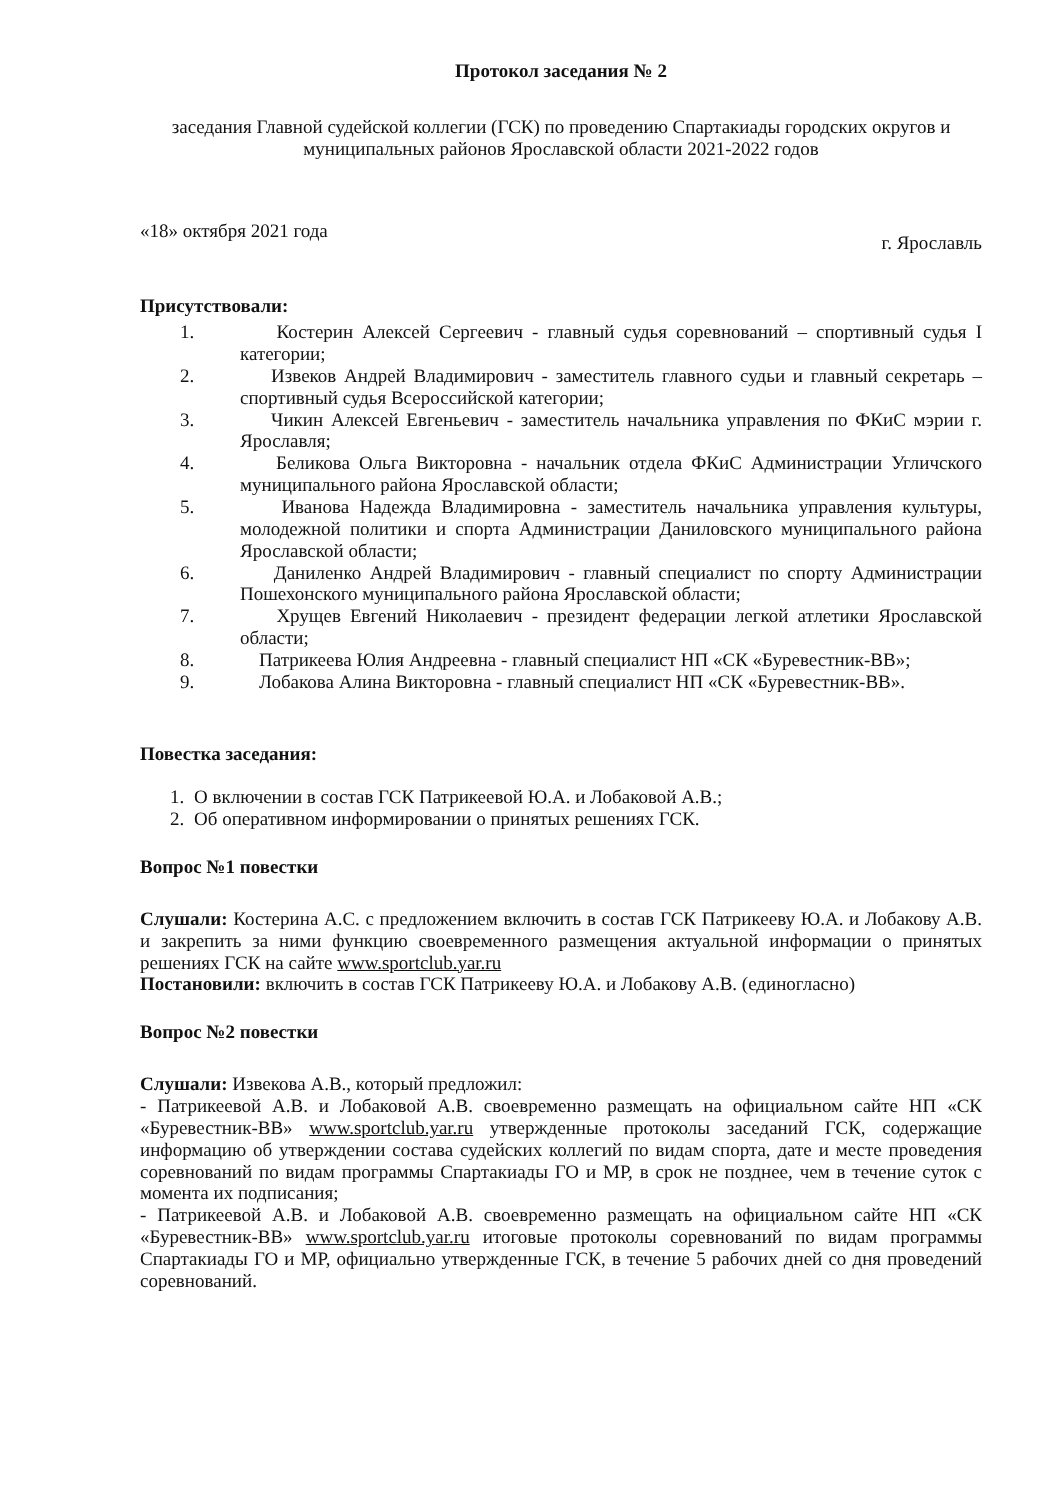Протокол заседания № 2
заседания Главной судейской коллегии (ГСК) по проведению Спартакиады городских округов и муниципальных районов Ярославской области 2021-2022 годов
«18» октября 2021 года г. Ярославль
Присутствовали:
1. Костерин Алексей Сергеевич - главный судья соревнований – спортивный судья I категории;
2. Извеков Андрей Владимирович - заместитель главного судьи и главный секретарь – спортивный судья Всероссийской категории;
3. Чикин Алексей Евгеньевич - заместитель начальника управления по ФКиС мэрии г. Ярославля;
4. Беликова Ольга Викторовна - начальник отдела ФКиС Администрации Угличского муниципального района Ярославской области;
5. Иванова Надежда Владимировна - заместитель начальника управления культуры, молодежной политики и спорта Администрации Даниловского муниципального района Ярославской области;
6. Даниленко Андрей Владимирович - главный специалист по спорту Администрации Пошехонского муниципального района Ярославской области;
7. Хрущев Евгений Николаевич - президент федерации легкой атлетики Ярославской области;
8. Патрикеева Юлия Андреевна - главный специалист НП «СК «Буревестник-ВВ»;
9. Лобакова Алина Викторовна - главный специалист НП «СК «Буревестник-ВВ».
Повестка заседания:
1. О включении в состав ГСК Патрикеевой Ю.А. и Лобаковой А.В.;
2. Об оперативном информировании о принятых решениях ГСК.
Вопрос №1 повестки
Слушали: Костерина А.С. с предложением включить в состав ГСК Патрикееву Ю.А. и Лобакову А.В. и закрепить за ними функцию своевременного размещения актуальной информации о принятых решениях ГСК на сайте www.sportclub.yar.ru
Постановили: включить в состав ГСК Патрикееву Ю.А. и Лобакову А.В. (единогласно)
Вопрос №2 повестки
Слушали: Извекова А.В., который предложил:
- Патрикеевой А.В. и Лобаковой А.В. своевременно размещать на официальном сайте НП «СК «Буревестник-ВВ» www.sportclub.yar.ru утвержденные протоколы заседаний ГСК, содержащие информацию об утверждении состава судейских коллегий по видам спорта, дате и месте проведения соревнований по видам программы Спартакиады ГО и МР, в срок не позднее, чем в течение суток с момента их подписания;
- Патрикеевой А.В. и Лобаковой А.В. своевременно размещать на официальном сайте НП «СК «Буревестник-ВВ» www.sportclub.yar.ru итоговые протоколы соревнований по видам программы Спартакиады ГО и МР, официально утвержденные ГСК, в течение 5 рабочих дней со дня проведений соревнований.